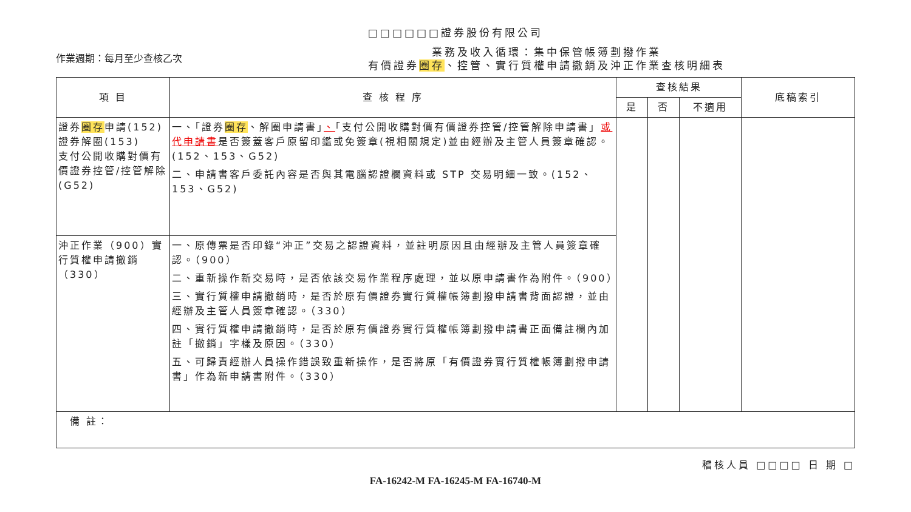□□□□□□證券股份有限公司
作業週期：每月至少查核乙次
業務及收入循環：集中保管帳簿劃撥作業
有價證券圈存、控管、實行質權申請撤銷及沖正作業查核明細表
| 項 目 | 查 核 程 序 | 查核結果 | | | 底稿索引 |
| --- | --- | --- | --- | --- | --- |
| | | 是 | 否 | 不適用 | |
| 證券 圈存 申請(152) 證券解圈(153) 支付公開收購對價有價證券控管/控管解除(G52) | 一、「證券 圈存 、解圈申請書」 、 「支付公開收購對價有價證券控管/控管解除申請書」 或代申請書 是否簽蓋客戶原留印鑑或免簽章(視相關規定)並由經辦及主管人員簽章確認。(152、153、G52) 二、申請書客戶委託內容是否與其電腦認證欄資料或 STP 交易明細一致。(152、153、G52) | | | | |
| 沖正作業（900）實行質權申請撤銷（330） | 一、原傳票是否印錄“沖正”交易之認證資料，並註明原因且由經辦及主管人員簽章確認。（900） 二、重新操作新交易時，是否依該交易作業程序處理，並以原申請書作為附件。（900） 三、實行質權申請撤銷時，是否於原有價證券實行質權帳簿劃撥申請書背面認證，並由經辦及主管人員簽章確認。（330） 四、實行質權申請撤銷時，是否於原有價證券實行質權帳簿劃撥申請書正面備註欄內加註「撤銷」字樣及原因。（330） 五、可歸責經辦人員操作錯誤致重新操作，是否將原「有價證券實行質權帳簿劃撥申請書」作為新申請書附件。（330） | | | | |
| 備 註： | | | | | |
稽核人員 □□□□ 日 期 □
FA-16242-M FA-16245-M FA-16740-M